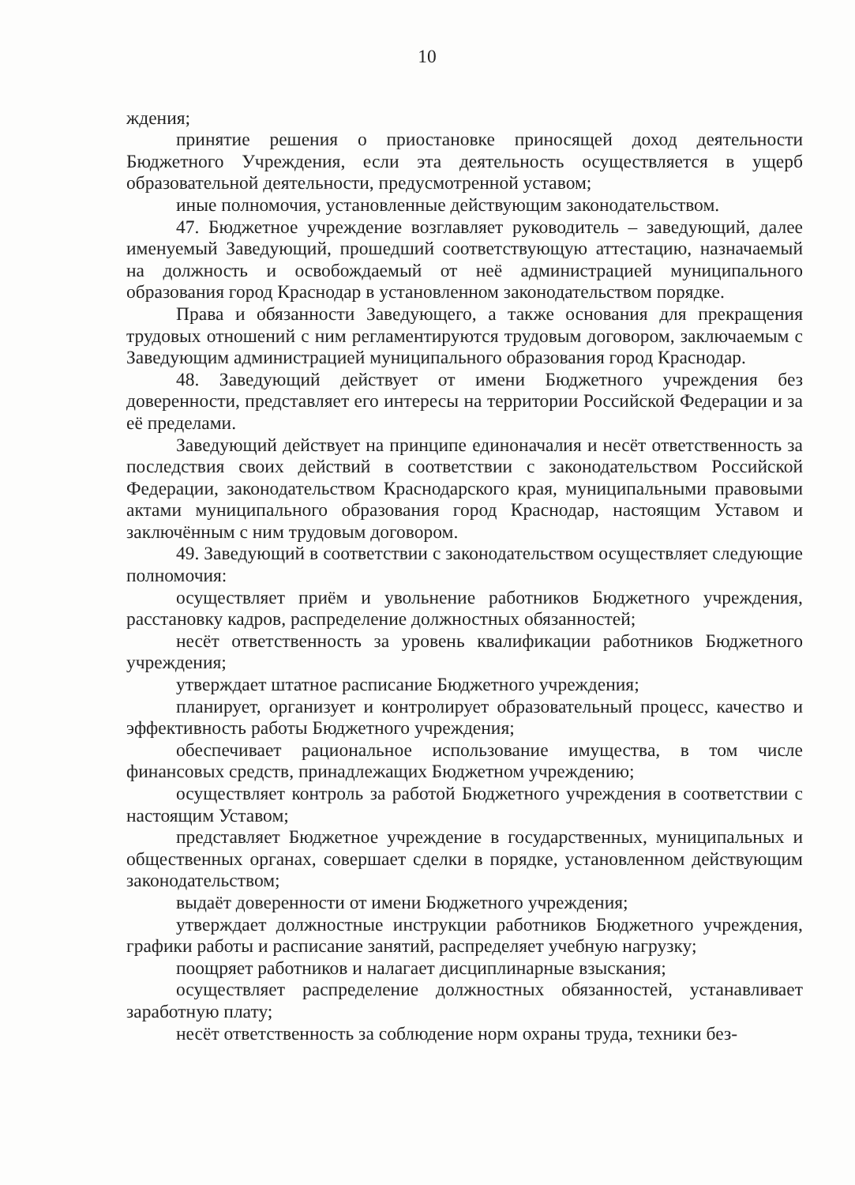10
ждения;
принятие решения о приостановке приносящей доход деятельности Бюджетного Учреждения, если эта деятельность осуществляется в ущерб образовательной деятельности, предусмотренной уставом;
иные полномочия, установленные действующим законодательством.
47. Бюджетное учреждение возглавляет руководитель – заведующий, далее именуемый Заведующий, прошедший соответствующую аттестацию, назначаемый на должность и освобождаемый от неё администрацией муниципального образования город Краснодар в установленном законодательством порядке.
Права и обязанности Заведующего, а также основания для прекращения трудовых отношений с ним регламентируются трудовым договором, заключаемым с Заведующим администрацией муниципального образования город Краснодар.
48. Заведующий действует от имени Бюджетного учреждения без доверенности, представляет его интересы на территории Российской Федерации и за её пределами.
Заведующий действует на принципе единоначалия и несёт ответственность за последствия своих действий в соответствии с законодательством Российской Федерации, законодательством Краснодарского края, муниципальными правовыми актами муниципального образования город Краснодар, настоящим Уставом и заключённым с ним трудовым договором.
49. Заведующий в соответствии с законодательством осуществляет следующие полномочия:
осуществляет приём и увольнение работников Бюджетного учреждения, расстановку кадров, распределение должностных обязанностей;
несёт ответственность за уровень квалификации работников Бюджетного учреждения;
утверждает штатное расписание Бюджетного учреждения;
планирует, организует и контролирует образовательный процесс, качество и эффективность работы Бюджетного учреждения;
обеспечивает рациональное использование имущества, в том числе финансовых средств, принадлежащих Бюджетном учреждению;
осуществляет контроль за работой Бюджетного учреждения в соответствии с настоящим Уставом;
представляет Бюджетное учреждение в государственных, муниципальных и общественных органах, совершает сделки в порядке, установленном действующим законодательством;
выдаёт доверенности от имени Бюджетного учреждения;
утверждает должностные инструкции работников Бюджетного учреждения, графики работы и расписание занятий, распределяет учебную нагрузку;
поощряет работников и налагает дисциплинарные взыскания;
осуществляет распределение должностных обязанностей, устанавливает заработную плату;
несёт ответственность за соблюдение норм охраны труда, техники без-